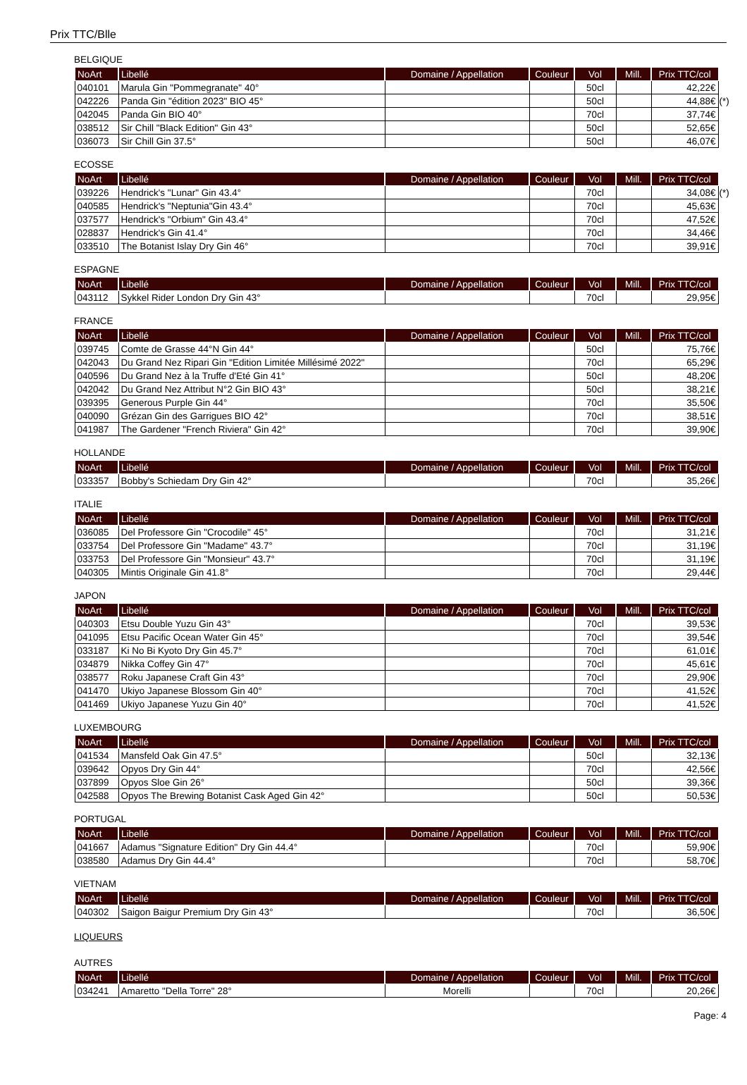Prix TTC/Blle
BELGIQUE
| NoArt | Libellé | Domaine / Appellation | Couleur | Vol | Mill. | Prix TTC/col |
| --- | --- | --- | --- | --- | --- | --- |
| 040101 | Marula Gin "Pommegranate" 40° | | | 50cl | | 42,22€ |
| 042226 | Panda Gin "édition 2023" BIO 45° | | | 50cl | | 44,88€ (*) |
| 042045 | Panda Gin BIO 40° | | | 70cl | | 37,74€ |
| 038512 | Sir Chill "Black Edition" Gin 43° | | | 50cl | | 52,65€ |
| 036073 | Sir Chill Gin 37.5° | | | 50cl | | 46,07€ |
ECOSSE
| NoArt | Libellé | Domaine / Appellation | Couleur | Vol | Mill. | Prix TTC/col |
| --- | --- | --- | --- | --- | --- | --- |
| 039226 | Hendrick's "Lunar" Gin 43.4° | | | 70cl | | 34,08€ (*) |
| 040585 | Hendrick's "Neptunia"Gin 43.4° | | | 70cl | | 45,63€ |
| 037577 | Hendrick's "Orbium" Gin 43.4° | | | 70cl | | 47,52€ |
| 028837 | Hendrick's Gin 41.4° | | | 70cl | | 34,46€ |
| 033510 | The Botanist Islay Dry Gin 46° | | | 70cl | | 39,91€ |
ESPAGNE
| NoArt | Libellé | Domaine / Appellation | Couleur | Vol | Mill. | Prix TTC/col |
| --- | --- | --- | --- | --- | --- | --- |
| 043112 | Sykkel Rider London Dry Gin 43° | | | 70cl | | 29,95€ |
FRANCE
| NoArt | Libellé | Domaine / Appellation | Couleur | Vol | Mill. | Prix TTC/col |
| --- | --- | --- | --- | --- | --- | --- |
| 039745 | Comte de Grasse 44°N Gin 44° | | | 50cl | | 75,76€ |
| 042043 | Du Grand Nez Ripari Gin "Edition Limitée Millésimé 2022" | | | 70cl | | 65,29€ |
| 040596 | Du Grand Nez à la Truffe d'Eté Gin 41° | | | 50cl | | 48,20€ |
| 042042 | Du Grand Nez Attribut N°2 Gin BIO 43° | | | 50cl | | 38,21€ |
| 039395 | Generous Purple Gin 44° | | | 70cl | | 35,50€ |
| 040090 | Grézan Gin des Garrigues BIO 42° | | | 70cl | | 38,51€ |
| 041987 | The Gardener "French Riviera" Gin 42° | | | 70cl | | 39,90€ |
HOLLANDE
| NoArt | Libellé | Domaine / Appellation | Couleur | Vol | Mill. | Prix TTC/col |
| --- | --- | --- | --- | --- | --- | --- |
| 033357 | Bobby's Schiedam Dry Gin 42° | | | 70cl | | 35,26€ |
ITALIE
| NoArt | Libellé | Domaine / Appellation | Couleur | Vol | Mill. | Prix TTC/col |
| --- | --- | --- | --- | --- | --- | --- |
| 036085 | Del Professore Gin "Crocodile" 45° | | | 70cl | | 31,21€ |
| 033754 | Del Professore Gin "Madame" 43.7° | | | 70cl | | 31,19€ |
| 033753 | Del Professore Gin "Monsieur" 43.7° | | | 70cl | | 31,19€ |
| 040305 | Mintis Originale Gin 41.8° | | | 70cl | | 29,44€ |
JAPON
| NoArt | Libellé | Domaine / Appellation | Couleur | Vol | Mill. | Prix TTC/col |
| --- | --- | --- | --- | --- | --- | --- |
| 040303 | Etsu Double Yuzu Gin 43° | | | 70cl | | 39,53€ |
| 041095 | Etsu Pacific Ocean Water Gin 45° | | | 70cl | | 39,54€ |
| 033187 | Ki No Bi Kyoto Dry Gin 45.7° | | | 70cl | | 61,01€ |
| 034879 | Nikka Coffey Gin 47° | | | 70cl | | 45,61€ |
| 038577 | Roku Japanese Craft Gin 43° | | | 70cl | | 29,90€ |
| 041470 | Ukiyo Japanese Blossom Gin 40° | | | 70cl | | 41,52€ |
| 041469 | Ukiyo Japanese Yuzu Gin 40° | | | 70cl | | 41,52€ |
LUXEMBOURG
| NoArt | Libellé | Domaine / Appellation | Couleur | Vol | Mill. | Prix TTC/col |
| --- | --- | --- | --- | --- | --- | --- |
| 041534 | Mansfeld Oak Gin 47.5° | | | 50cl | | 32,13€ |
| 039642 | Opyos Dry Gin 44° | | | 70cl | | 42,56€ |
| 037899 | Opyos Sloe Gin 26° | | | 50cl | | 39,36€ |
| 042588 | Opyos The Brewing Botanist Cask Aged Gin 42° | | | 50cl | | 50,53€ |
PORTUGAL
| NoArt | Libellé | Domaine / Appellation | Couleur | Vol | Mill. | Prix TTC/col |
| --- | --- | --- | --- | --- | --- | --- |
| 041667 | Adamus "Signature Edition" Dry Gin 44.4° | | | 70cl | | 59,90€ |
| 038580 | Adamus Dry Gin 44.4° | | | 70cl | | 58,70€ |
VIETNAM
| NoArt | Libellé | Domaine / Appellation | Couleur | Vol | Mill. | Prix TTC/col |
| --- | --- | --- | --- | --- | --- | --- |
| 040302 | Saigon Baigur Premium Dry Gin 43° | | | 70cl | | 36,50€ |
LIQUEURS
AUTRES
| NoArt | Libellé | Domaine / Appellation | Couleur | Vol | Mill. | Prix TTC/col |
| --- | --- | --- | --- | --- | --- | --- |
| 034241 | Amaretto "Della Torre" 28° | Morelli | | 70cl | | 20,26€ |
Page: 4